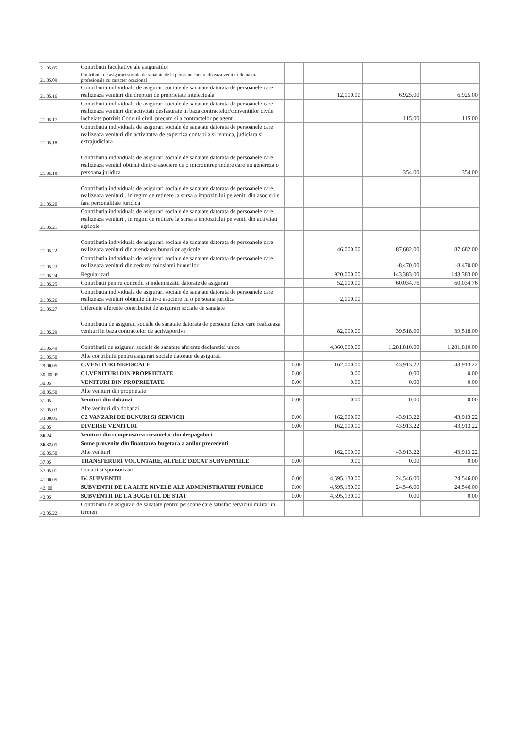| 21.05.05 | Contributii facultative ale asiguratilor | | | | |
| 21.05.09 | Contributii de asigurari sociale de sanatate de la persoane care realizeaza venituri de natura profesionala cu caracter ocazional | | | | |
| 21.05.16 | Contributia individuala de asigurari sociale de sanatate datorata de persoanele care realizeaza venituri din drepturi de proprietate intelectuala | | 12,000.00 | 6,925.00 | 6,925.00 |
| 21.05.17 | Contributia individuala de asigurari sociale de sanatate datorata de persoanele care realizeaza venituri din activitati desfasurate in baza contractelor/conventiilor civile incheiate potrivit Codului civil, precum si a contractelor pe agent | | | 115.00 | 115.00 |
| 21.05.18 | Contributia individuala de asigurari sociale de sanatate datorata de persoanele care realizeaza venituri din activitatea de expertiza contabila si tehnica, judiciara si extrajudiciara | | | | |
| 21.05.19 | Contributia individuala de asigurari sociale de sanatate datorata de persoanele care realizeaza venitul obtinut dintr-o asociere cu o microintreprindere care nu genereza o persoana juridica | | | 354.00 | 354.00 |
| 21.05.20 | Contributia individuala de asigurari sociale de sanatate datorata de persoanele care realizeaza venituri , in regim de retinere la sursa a impozitului pe venit, din asocierile fara personalitate juridica | | | | |
| 21.05.21 | Contributia individuala de asigurari sociale de sanatate datorata de persoanele care realizeaza venituri , in regim de retinere la sursa a impozitului pe venit, din activitati agricole | | | | |
| 21.05.22 | Contributia individuala de asigurari sociale de sanatate datorata de persoanele care realizeaza venituri din arendarea bunurilor agricole | | 46,000.00 | 87,682.00 | 87,682.00 |
| 21.05.23 | Contributia individuala de asigurari sociale de sanatate datorata de persoanele care realizeaza venituri din cedarea folosintei bunurilor | | | -8,470.00 | -8,470.00 |
| 21.05.24 | Regularizari | | 920,000.00 | 143,383.00 | 143,383.00 |
| 21.05.25 | Contributii pentru concedii si indemnizatii datorate de asigurati | | 52,000.00 | 60,034.76 | 60,034.76 |
| 21.05.26 | Contributia individuala de asigurari sociale de sanatate datorata de persoanele care realizeaza venituri obtinute dintr-o asociere cu o persoana juridica | | 2,000.00 | | |
| 21.05.27 | Diferente aferente contributiei de asigurari sociale de sanatate | | | | |
| 21.05.29 | Contributia de asigurari sociale de sanatate datorata de persoane fizice care realizeaza venituri in baza contractelor de activ.sportiva | | 82,000.00 | 39,518.00 | 39,518.00 |
| 21.05.49 | Contributii de asigurari sociale de sanatate aferente declaratiei unice | | 4,360,000.00 | 1,281,810.00 | 1,281,810.00 |
| 21.05.50 | Alte contributii pentru asigurari sociale datorate de asigurati | | | | |
| 29.00.05 | C.VENITURI NEFISCALE | 0.00 | 162,000.00 | 43,913.22 | 43,913.22 |
| 30. 00.05 | C1.VENITURI DIN PROPRIETATE | 0.00 | 0.00 | 0.00 | 0.00 |
| 30.05 | VENITURI DIN PROPRIETATE | 0.00 | 0.00 | 0.00 | 0.00 |
| 30.05.50 | Alte venituri din proprietate | | | | |
| 31.05 | Venituri din dobanzi | 0.00 | 0.00 | 0.00 | 0.00 |
| 31.05.03 | Alte venituri din dobanzi | | | | |
| 33.00.05 | C2 VANZARI DE BUNURI SI SERVICII | 0.00 | 162,000.00 | 43,913.22 | 43,913.22 |
| 36.05 | DIVERSE VENITURI | 0.00 | 162,000.00 | 43,913.22 | 43,913.22 |
| 36.24 | Venituri din compensarea creantelor din despagubiri | | | | |
| 36.32.01 | Sume provenite din finantarea bugetara a anilor precedenti | | | | |
| 36.05.50 | Alte venituri | | 162,000.00 | 43,913.22 | 43,913.22 |
| 37.05 | TRANSFERURI VOLUNTARE, ALTELE DECAT SUBVENTIILE | 0.00 | 0.00 | 0.00 | 0.00 |
| 37.05.01 | Donatii si sponsorizari | | | | |
| 41.00.05 | IV. SUBVENTII | 0.00 | 4,595,130.00 | 24,546.00 | 24,546.00 |
| 42. 00 | SUBVENTII DE LA ALTE NIVELE ALE ADMINISTRATIEI PUBLICE | 0.00 | 4,595,130.00 | 24,546.00 | 24,546.00 |
| 42.05 | SUBVENTII DE LA BUGETUL DE STAT | 0.00 | 4,595,130.00 | 0.00 | 0.00 |
| 42.05.22 | Contributii de asigurari de sanatate pentru persoane care satisfac serviciul militar in termen | | | | |